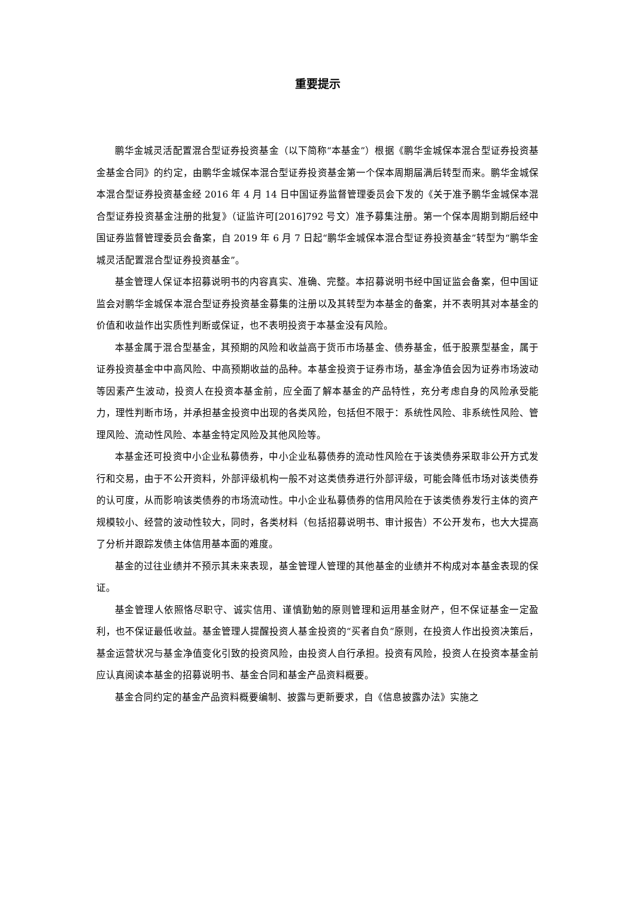重要提示
鹏华金城灵活配置混合型证券投资基金（以下简称“本基金”）根据《鹏华金城保本混合型证券投资基金基金合同》的约定，由鹏华金城保本混合型证券投资基金第一个保本周期届满后转型而来。鹏华金城保本混合型证券投资基金经 2016 年 4 月 14 日中国证券监督管理委员会下发的《关于准予鹏华金城保本混合型证券投资基金注册的批复》（证监许可[2016]792 号文）准予募集注册。第一个保本周期到期后经中国证券监督管理委员会备案，自 2019 年 6 月 7 日起“鹏华金城保本混合型证券投资基金”转型为“鹏华金城灵活配置混合型证券投资基金”。
基金管理人保证本招募说明书的内容真实、准确、完整。本招募说明书经中国证监会备案，但中国证监会对鹏华金城保本混合型证券投资基金募集的注册以及其转型为本基金的备案，并不表明其对本基金的价值和收益作出实质性判断或保证，也不表明投资于本基金没有风险。
本基金属于混合型基金，其预期的风险和收益高于货币市场基金、债券基金，低于股票型基金，属于证券投资基金中中高风险、中高预期收益的品种。本基金投资于证券市场，基金净值会因为证券市场波动等因素产生波动，投资人在投资本基金前，应全面了解本基金的产品特性，充分考虑自身的风险承受能力，理性判断市场，并承担基金投资中出现的各类风险，包括但不限于：系统性风险、非系统性风险、管理风险、流动性风险、本基金特定风险及其他风险等。
本基金还可投资中小企业私募债券，中小企业私募债券的流动性风险在于该类债券采取非公开方式发行和交易，由于不公开资料，外部评级机构一般不对这类债券进行外部评级，可能会降低市场对该类债券的认可度，从而影响该类债券的市场流动性。中小企业私募债券的信用风险在于该类债券发行主体的资产规模较小、经营的波动性较大，同时，各类材料（包括招募说明书、审计报告）不公开发布，也大大提高了分析并跟踪发债主体信用基本面的难度。
基金的过往业绩并不预示其未来表现，基金管理人管理的其他基金的业绩并不构成对本基金表现的保证。
基金管理人依照恪尽职守、诚实信用、谨慎勤勉的原则管理和运用基金财产，但不保证基金一定盈利，也不保证最低收益。基金管理人提醒投资人基金投资的“买者自负”原则，在投资人作出投资决策后，基金运营状况与基金净值变化引致的投资风险，由投资人自行承担。投资有风险，投资人在投资本基金前应认真阅读本基金的招募说明书、基金合同和基金产品资料概要。
基金合同约定的基金产品资料概要编制、披露与更新要求，自《信息披露办法》实施之